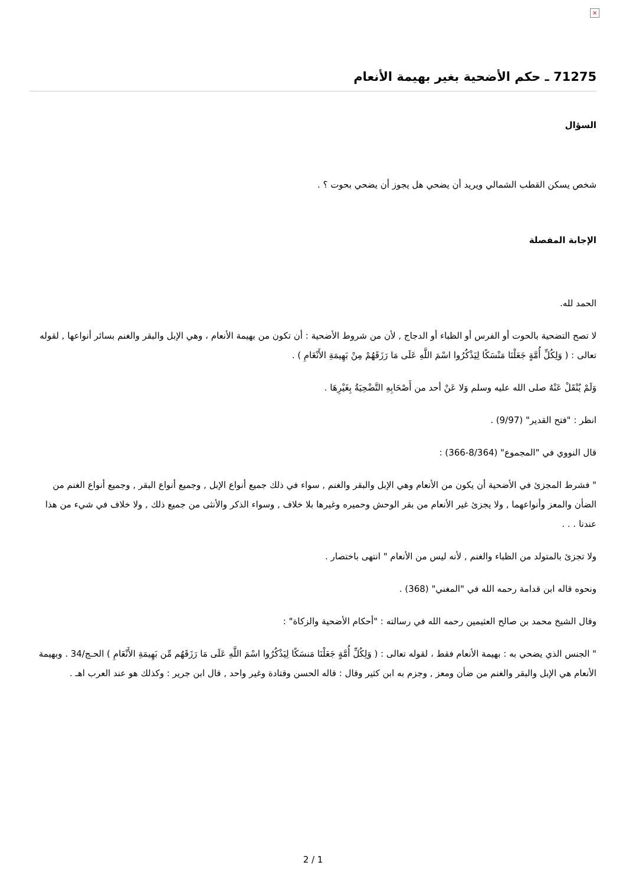×
71275 ـ حكم الأضحية بغير بهيمة الأنعام
السؤال
شخص يسكن القطب الشمالي ويريد أن يضحي هل يجوز أن يضحي بحوت ؟ .
الإجابة المفصلة
الحمد لله.
لا تصح التضحية بالحوت أو الفرس أو الظباء أو الدجاج , لأن من شروط الأضحية : أن تكون من بهيمة الأنعام ، وهي الإبل والبقر والغنم بسائر أنواعها , لقوله تعالى : ( وَلِكُلِّ أُمَّةٍ جَعَلْنَا مَنْسَكًا لِيَذْكُرُوا اسْمَ اللَّهِ عَلَى مَا رَزَقَهُمْ مِنْ بَهِيمَةِ الأَنْعَامِ ) .
وَلَمْ يُنْقَلْ عَنْهُ صلى الله عليه وسلم وَلا عَنْ أحد من أَصْحَابِهِ التَّضْحِيَةُ بِغَيْرِهَا .
انظر : "فتح القدير" (9/97) .
قال النووي في "المجموع" (8/364-366) :
" فشرط المجزئ في الأضحية أن يكون من الأنعام وهي الإبل والبقر والغنم , سواء في ذلك جميع أنواع الإبل , وجميع أنواع البقر , وجميع أنواع الغنم من الضأن والمعز وأنواعهما , ولا يجزئ غير الأنعام من بقر الوحش وحميره وغيرها بلا خلاف , وسواء الذكر والأنثى من جميع ذلك , ولا خلاف في شيء من هذا عندنا . . .
ولا تجزئ بالمتولد من الظباء والغنم , لأنه ليس من الأنعام " انتهى باختصار .
ونحوه قاله ابن قدامة رحمه الله في "المغني" (368) .
وقال الشيخ محمد بن صالح العثيمين رحمه الله في رسالته : "أحكام الأضحية والزكاة" :
" الجنس الذي يضحي به : بهيمة الأنعام فقط ، لقوله تعالى : ( وَلِكُلِّ أُمَّةٍ جَعَلْنَا مَنسَكًا لِيَذْكُرُوا اسْمَ اللَّهِ عَلَى مَا رَزَقَهُم مِّن بَهِيمَةِ الأَنْعَامِ ) الحـج/34 . وبهيمة الأنعام هي الإبل والبقر والغنم من ضأن ومعز , وجزم به ابن كثير وقال : قاله الحسن وقتادة وغير واحد , قال ابن جرير : وكذلك هو عند العرب اهـ .
2 / 1